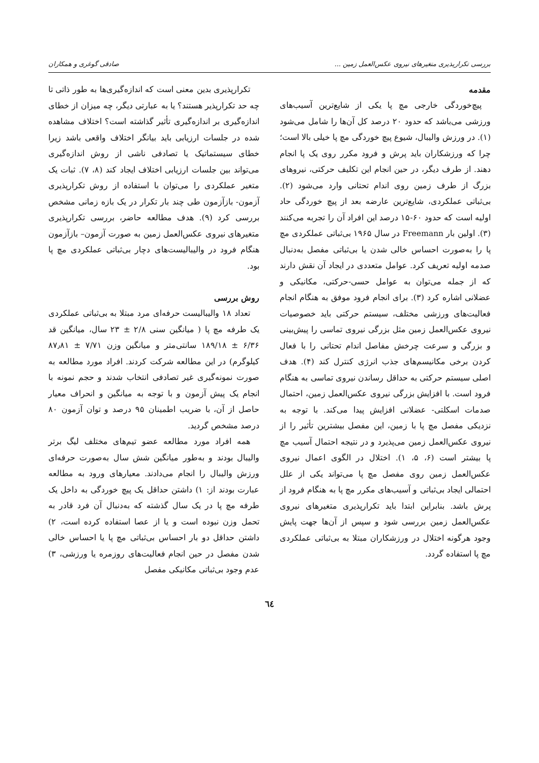بررسی تکرارپذیری متغیرهای نیروی عکس‌العمل زمین ... صادقی گوغری و همکاران
مقدمه
پیچ‌خوردگی خارجی مچ پا یکی از شایع‌ترین آسیب‌های ورزشی می‌باشد که حدود ۲۰ درصد کل آن‌ها را شامل می‌شود (۱). در ورزش والیبال، شیوع پیچ خوردگی مچ پا خیلی بالا است؛ چرا که ورزشکاران باید پرش و فرود مکرر روی یک پا انجام دهند. از طرف دیگر، در حین انجام این تکلیف حرکتی، نیروهای بزرگ از طرف زمین روی اندام تحتانی وارد می‌شود (۲). بی‌ثباتی عملکردی، شایع‌ترین عارضه بعد از پیچ خوردگی حاد اولیه است که حدود ۶۰-۱۵ درصد این افراد آن را تجربه می‌کنند (۳). اولین بار Freemann در سال ۱۹۶۵ بی‌ثباتی عملکردی مچ پا را به‌صورت احساس خالی شدن یا بی‌ثباتی مفصل به‌دنبال صدمه اولیه تعریف کرد. عوامل متعددی در ایجاد آن نقش دارند که از جمله می‌توان به عوامل حسی-حرکتی، مکانیکی و عضلانی اشاره کرد (۳). برای انجام فرود موفق به هنگام انجام فعالیت‌های ورزشی مختلف، سیستم حرکتی باید خصوصیات نیروی عکس‌العمل زمین مثل بزرگی نیروی تماسی را پیش‌بینی و بزرگی و سرعت چرخش مفاصل اندام تحتانی را با فعال کردن برخی مکانیسم‌های جذب انرژی کنترل کند (۴). هدف اصلی سیستم حرکتی به حداقل رساندن نیروی تماسی به هنگام فرود است. با افزایش بزرگی نیروی عکس‌العمل زمین، احتمال صدمات اسکلتی- عضلانی افزایش پیدا می‌کند. با توجه به نزدیکی مفصل مچ پا با زمین، این مفصل بیشترین تأثیر را از نیروی عکس‌العمل زمین می‌پذیرد و در نتیجه احتمال آسیب مچ پا بیشتر است (۶، ۵، ۱). اختلال در الگوی اعمال نیروی عکس‌العمل زمین روی مفصل مچ پا می‌تواند یکی از علل احتمالی ایجاد بی‌ثباتی و آسیب‌های مکرر مچ پا به هنگام فرود از پرش باشد. بنابراین ابتدا باید تکرارپذیری متغیرهای نیروی عکس‌العمل زمین بررسی شود و سپس از آن‌ها جهت پایش وجود هرگونه اختلال در ورزشکاران مبتلا به بی‌ثباتی عملکردی مچ پا استفاده گردد.
تکرارپذیری بدین معنی است که اندازه‌گیری‌ها به طور ذاتی تا چه حد تکرارپذیر هستند؟ یا به عبارتی دیگر، چه میزان از خطای اندازه‌گیری بر اندازه‌گیری تأثیر گذاشته است؟ اختلاف مشاهده شده در جلسات ارزیابی باید بیانگر اختلاف واقعی باشد زیرا خطای سیستماتیک یا تصادفی ناشی از روش اندازه‌گیری می‌تواند بین جلسات ارزیابی اختلاف ایجاد کند (۸، ۷). ثبات یک متغیر عملکردی را می‌توان با استفاده از روش تکرارپذیری آزمون- بازآزمون طی چند بار تکرار در یک بازه زمانی مشخص بررسی کرد (۹). هدف مطالعه حاضر، بررسی تکرارپذیری متغیرهای نیروی عکس‌العمل زمین به صورت آزمون– بازآزمون هنگام فرود در والیبالیست‌های دچار بی‌ثباتی عملکردی مچ پا بود.
روش بررسی
تعداد ۱۸ والیبالیست حرفه‌ای مرد مبتلا به بی‌ثباتی عملکردی یک طرفه مچ پا ( میانگین سنی ۲/۸ ± ۲۳ سال، میانگین قد ۶/۳۶ ± ۱۸۹/۱۸ سانتی‌متر و میانگین وزن ۷/۷۱ ± ۸۷٫۸۱ کیلوگرم) در این مطالعه شرکت کردند. افراد مورد مطالعه به صورت نمونه‌گیری غیر تصادفی انتخاب شدند و حجم نمونه با انجام یک پیش آزمون و با توجه به میانگین و انحراف معیار حاصل از آن، با ضریب اطمینان ۹۵ درصد و توان آزمون ۸۰ درصد مشخص گردید.
همه افراد مورد مطالعه عضو تیم‌های مختلف لیگ برتر والیبال بودند و به‌طور میانگین شش سال به‌صورت حرفه‌ای ورزش والیبال را انجام می‌دادند. معیارهای ورود به مطالعه عبارت بودند از: ۱) داشتن حداقل یک پیچ خوردگی به داخل یک طرفه مچ پا در یک سال گذشته که به‌دنبال آن فرد قادر به تحمل وزن نبوده است و یا از عصا استفاده کرده است، ۲) داشتن حداقل دو بار احساس بی‌ثباتی مچ پا یا احساس خالی شدن مفصل در حین انجام فعالیت‌های روزمره یا ورزشی، ۳) عدم وجود بی‌ثباتی مکانیکی مفصل
٦٤